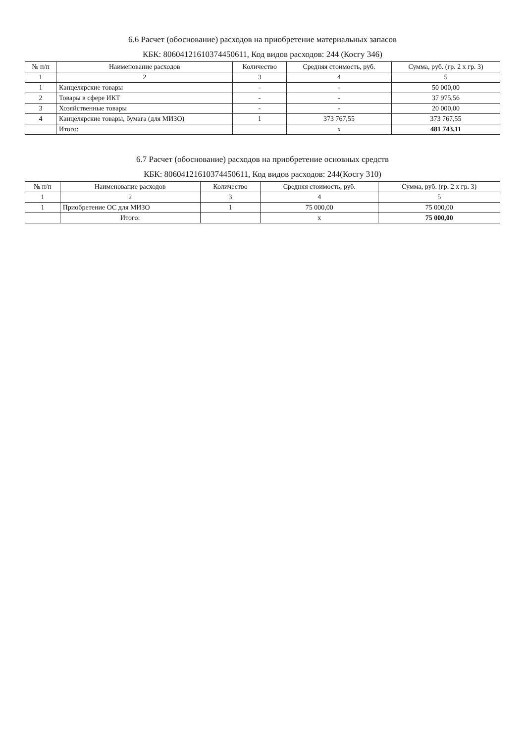6.6 Расчет (обоснование) расходов на приобретение материальных запасов
КБК: 80604121610374450611, Код видов расходов: 244 (Косгу 346)
| № п/п | Наименование расходов | Количество | Средняя стоимость, руб. | Сумма, руб. (гр. 2 х гр. 3) |
| --- | --- | --- | --- | --- |
| 1 | 2 | 3 | 4 | 5 |
| 1 | Канцелярские товары | - | - | 50 000,00 |
| 2 | Товары в сфере ИКТ | - | - | 37 975,56 |
| 3 | Хозяйственные товары | - | - | 20 000,00 |
| 4 | Канцелярские товары, бумага (для МИЗО) | 1 | 373 767,55 | 373 767,55 |
| | Итого: | | х | 481 743,11 |
6.7 Расчет (обоснование) расходов на приобретение основных средств
КБК: 80604121610374450611, Код видов расходов: 244(Косгу 310)
| № п/п | Наименование расходов | Количество | Средняя стоимость, руб. | Сумма, руб. (гр. 2 х гр. 3) |
| --- | --- | --- | --- | --- |
| 1 | 2 | 3 | 4 | 5 |
| 1 | Приобретение ОС для МИЗО | 1 | 75 000,00 | 75 000,00 |
| | Итого: | | х | 75 000,00 |